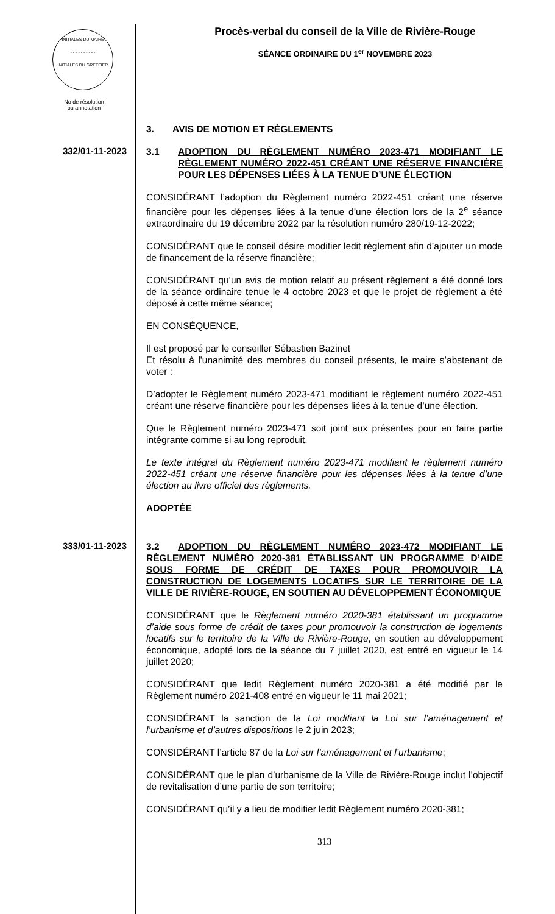INITIALES DU MAIRE
- - - - - - - - - -
INITIALES DU GREFFIER
No de résolution
ou annotation
Procès-verbal du conseil de la Ville de Rivière-Rouge
SÉANCE ORDINAIRE DU 1<sup>er</sup> NOVEMBRE 2023
3. AVIS DE MOTION ET RÈGLEMENTS
332/01-11-2023
3.1 ADOPTION DU RÈGLEMENT NUMÉRO 2023-471 MODIFIANT LE RÈGLEMENT NUMÉRO 2022-451 CRÉANT UNE RÉSERVE FINANCIÈRE POUR LES DÉPENSES LIÉES À LA TENUE D’UNE ÉLECTION
CONSIDÉRANT l’adoption du Règlement numéro 2022-451 créant une réserve financière pour les dépenses liées à la tenue d’une élection lors de la 2<sup>e</sup> séance extraordinaire du 19 décembre 2022 par la résolution numéro 280/19-12-2022;
CONSIDÉRANT que le conseil désire modifier ledit règlement afin d’ajouter un mode de financement de la réserve financière;
CONSIDÉRANT qu’un avis de motion relatif au présent règlement a été donné lors de la séance ordinaire tenue le 4 octobre 2023 et que le projet de règlement a été déposé à cette même séance;
EN CONSÉQUENCE,
Il est proposé par le conseiller Sébastien Bazinet
Et résolu à l'unanimité des membres du conseil présents, le maire s’abstenant de voter :
D’adopter le Règlement numéro 2023-471 modifiant le règlement numéro 2022-451 créant une réserve financière pour les dépenses liées à la tenue d’une élection.
Que le Règlement numéro 2023-471 soit joint aux présentes pour en faire partie intégrante comme si au long reproduit.
Le texte intégral du Règlement numéro 2023-471 modifiant le règlement numéro 2022-451 créant une réserve financière pour les dépenses liées à la tenue d’une élection au livre officiel des règlements.
ADOPTÉE
333/01-11-2023
3.2 ADOPTION DU RÈGLEMENT NUMÉRO 2023-472 MODIFIANT LE RÈGLEMENT NUMÉRO 2020-381 ÉTABLISSANT UN PROGRAMME D’AIDE SOUS FORME DE CRÉDIT DE TAXES POUR PROMOUVOIR LA CONSTRUCTION DE LOGEMENTS LOCATIFS SUR LE TERRITOIRE DE LA VILLE DE RIVIÈRE-ROUGE, EN SOUTIEN AU DÉVELOPPEMENT ÉCONOMIQUE
CONSIDÉRANT que le Règlement numéro 2020-381 établissant un programme d’aide sous forme de crédit de taxes pour promouvoir la construction de logements locatifs sur le territoire de la Ville de Rivière-Rouge, en soutien au développement économique, adopté lors de la séance du 7 juillet 2020, est entré en vigueur le 14 juillet 2020;
CONSIDÉRANT que ledit Règlement numéro 2020-381 a été modifié par le Règlement numéro 2021-408 entré en vigueur le 11 mai 2021;
CONSIDÉRANT la sanction de la Loi modifiant la Loi sur l’aménagement et l’urbanisme et d’autres dispositions le 2 juin 2023;
CONSIDÉRANT l’article 87 de la Loi sur l’aménagement et l’urbanisme;
CONSIDÉRANT que le plan d’urbanisme de la Ville de Rivière-Rouge inclut l’objectif de revitalisation d’une partie de son territoire;
CONSIDÉRANT qu’il y a lieu de modifier ledit Règlement numéro 2020-381;
313